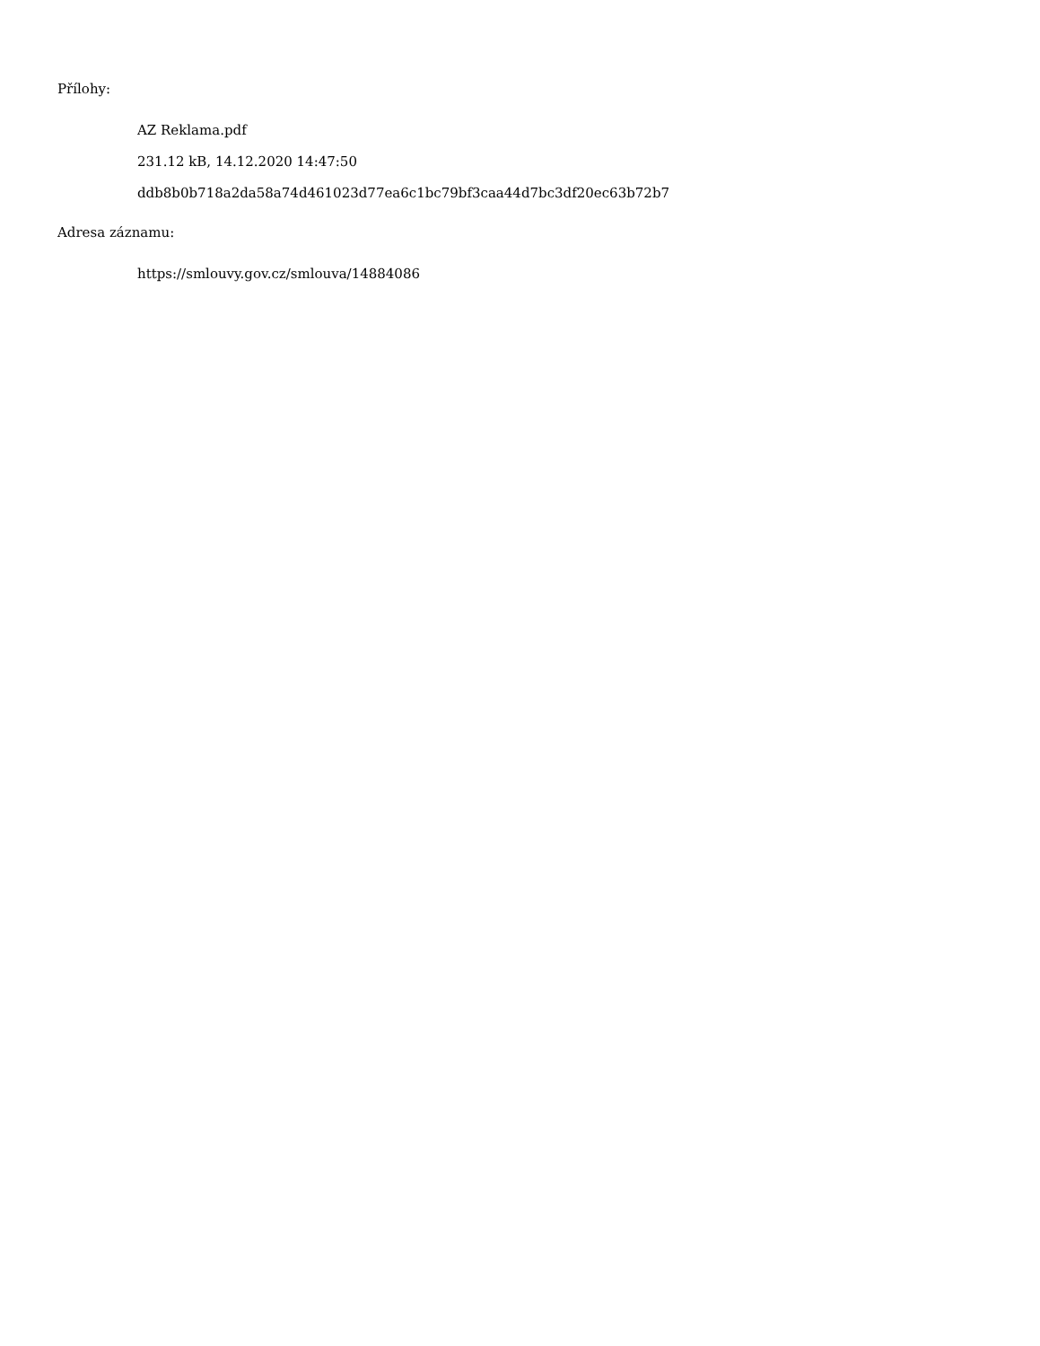Přílohy:
AZ Reklama.pdf
231.12 kB, 14.12.2020 14:47:50
ddb8b0b718a2da58a74d461023d77ea6c1bc79bf3caa44d7bc3df20ec63b72b7
Adresa záznamu:
https://smlouvy.gov.cz/smlouva/14884086